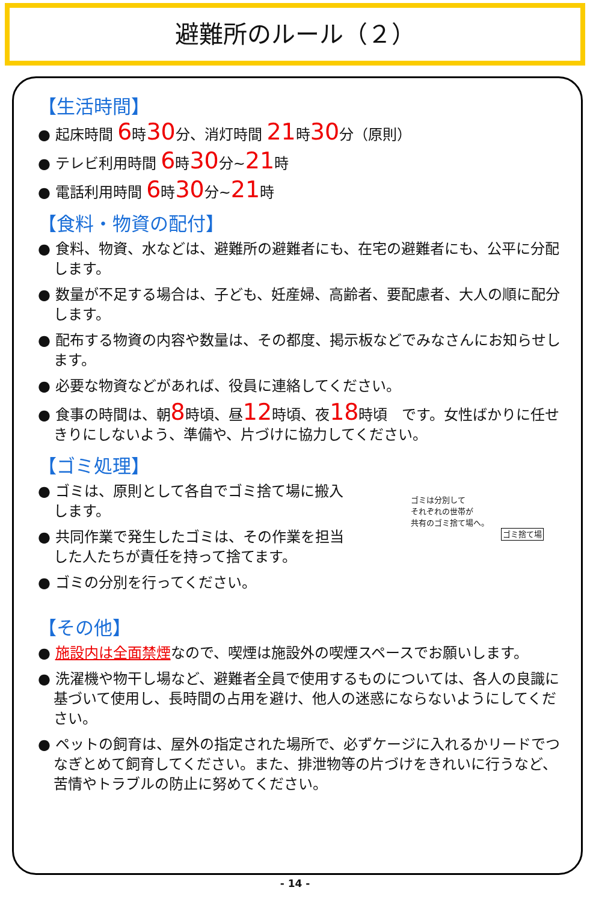避難所のルール（２）
【生活時間】
● 起床時間 6時30分、消灯時間 21時30分（原則）
● テレビ利用時間 6時30分~21時
● 電話利用時間 6時30分~21時
【食料・物資の配付】
● 食料、物資、水などは、避難所の避難者にも、在宅の避難者にも、公平に分配します。
● 数量が不足する場合は、子ども、妊産婦、高齢者、要配慮者、大人の順に配分します。
● 配布する物資の内容や数量は、その都度、掲示板などでみなさんにお知らせします。
● 必要な物資などがあれば、役員に連絡してください。
● 食事の時間は、朝8時頃、昼12時頃、夜18時頃　です。女性ばかりに任せきりにしないよう、準備や、片づけに協力してください。
【ゴミ処理】
● ゴミは、原則として各自でゴミ捨て場に搬入します。
● 共同作業で発生したゴミは、その作業を担当した人たちが責任を持って捨てます。
● ゴミの分別を行ってください。
ゴミは分別して
それぞれの世帯が
共有のゴミ捨て場へ。
ゴミ捨て場
【その他】
● 施設内は全面禁煙なので、喫煙は施設外の喫煙スペースでお願いします。
● 洗濯機や物干し場など、避難者全員で使用するものについては、各人の良識に基づいて使用し、長時間の占用を避け、他人の迷惑にならないようにしてください。
● ペットの飼育は、屋外の指定された場所で、必ずケージに入れるかリードでつなぎとめて飼育してください。また、排泄物等の片づけをきれいに行うなど、苦情やトラブルの防止に努めてください。
- 14 -